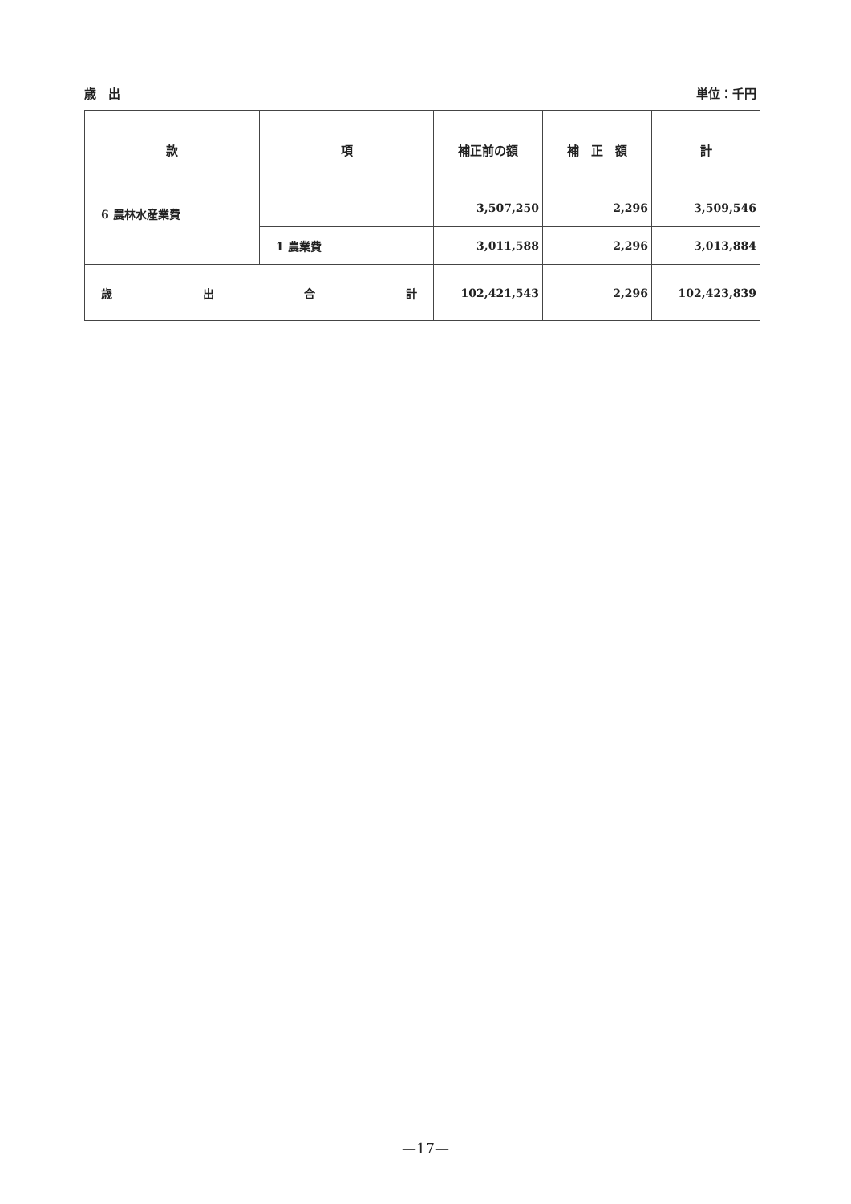歳　出 単位：千円
| 款 | 項 | 補正前の額 | 補 正 額 | 計 |
| --- | --- | --- | --- | --- |
| 6 農林水産業費 | | 3,507,250 | 2,296 | 3,509,546 |
| | 1 農業費 | 3,011,588 | 2,296 | 3,013,884 |
| 歳 出 合 計 | | 102,421,543 | 2,296 | 102,423,839 |
—17—